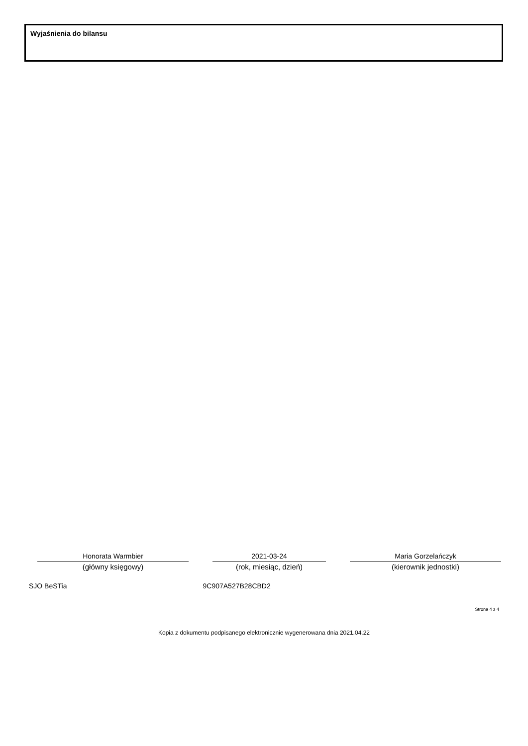Wyjaśnienia do bilansu
Honorata Warmbier
(główny księgowy)
2021-03-24
(rok, miesiąc, dzień)
Maria Gorzelańczyk
(kierownik jednostki)
SJO BeSTia 9C907A527B28CBD2
Strona 4 z 4
Kopia z dokumentu podpisanego elektronicznie wygenerowana dnia 2021.04.22